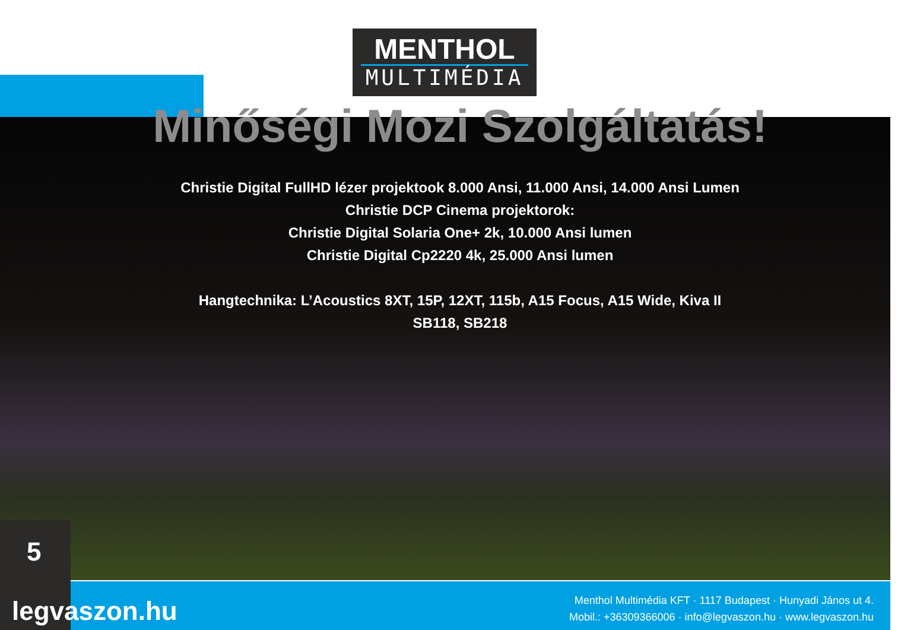MENTHOL
MULTIMÉDIA
Minőségi Mozi Szolgáltatás!
Christie Digital FullHD lézer projektook 8.000 Ansi, 11.000 Ansi, 14.000 Ansi Lumen
Christie DCP Cinema projektorok:
Christie Digital Solaria One+ 2k, 10.000 Ansi lumen
Christie Digital Cp2220 4k, 25.000 Ansi lumen
Hangtechnika: L’Acoustics 8XT, 15P, 12XT, 115b, A15 Focus, A15 Wide, Kiva II
SB118, SB218
Menthol Multimédia KFT · 1117 Budapest · Hunyadi János ut 4.
Mobil.: +36309366006 · info@legvaszon.hu · www.legvaszon.hu
5
legvaszon.hu